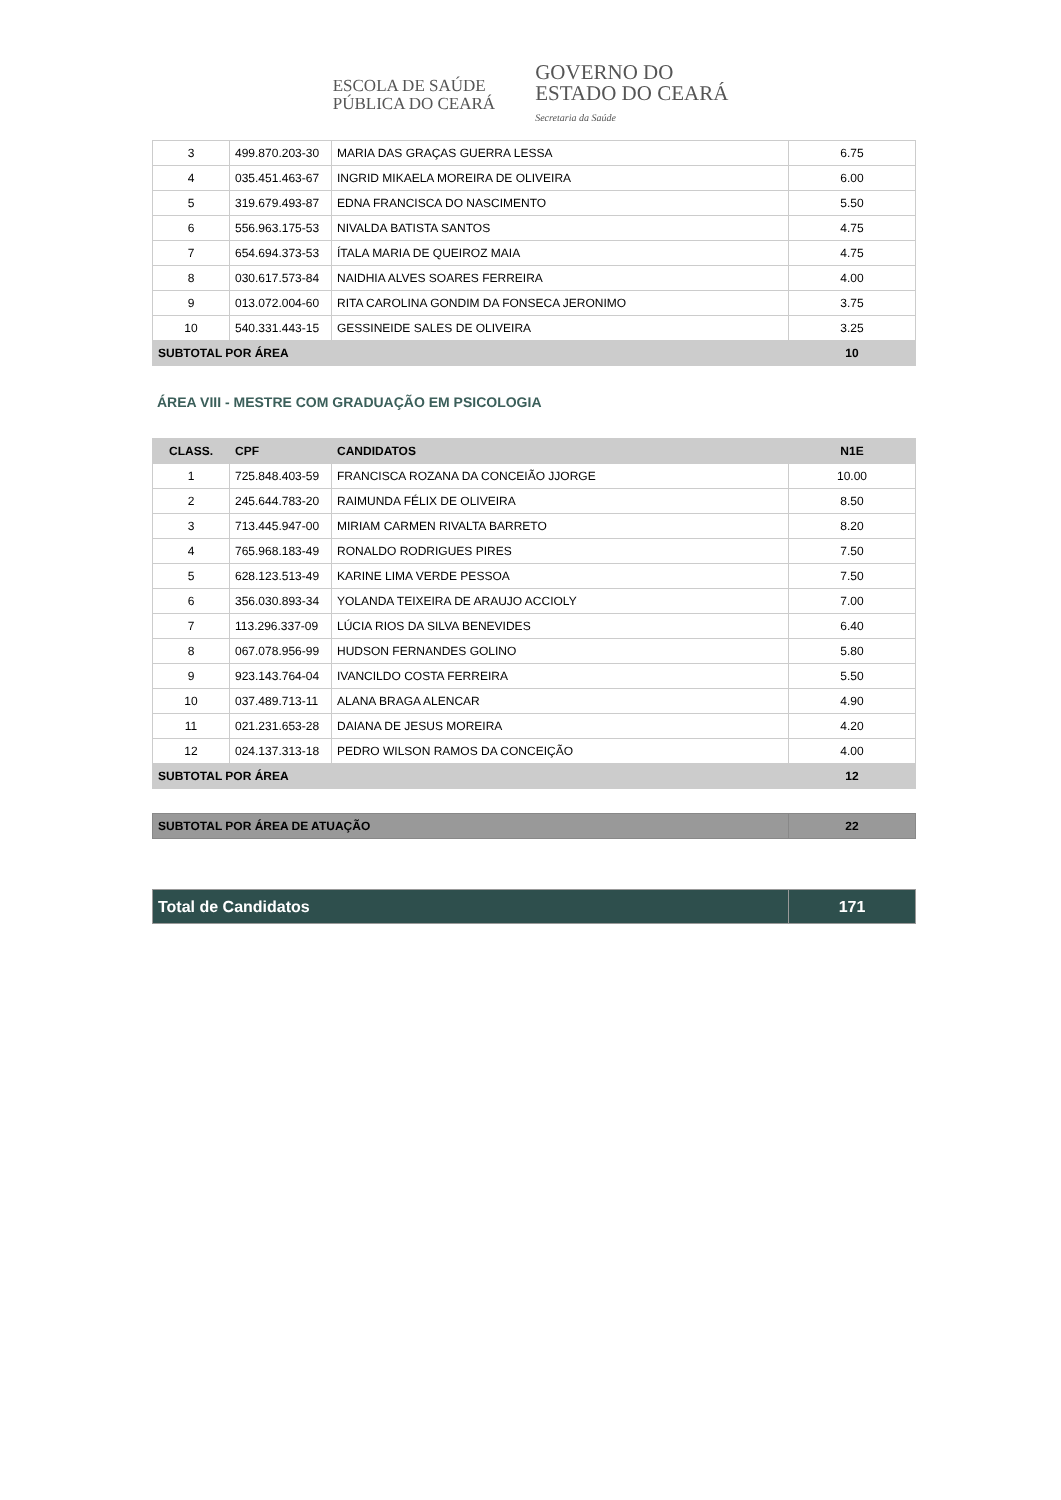ESCOLA DE SAÚDE
PÚBLICA DO CEARÁ
GOVERNO DO
ESTADO DO CEARÁ
Secretaria da Saúde
| 3 | 499.870.203-30 | MARIA DAS GRAÇAS GUERRA LESSA | 6.75 |
| 4 | 035.451.463-67 | INGRID MIKAELA MOREIRA DE OLIVEIRA | 6.00 |
| 5 | 319.679.493-87 | EDNA FRANCISCA DO NASCIMENTO | 5.50 |
| 6 | 556.963.175-53 | NIVALDA BATISTA SANTOS | 4.75 |
| 7 | 654.694.373-53 | ÍTALA MARIA DE QUEIROZ MAIA | 4.75 |
| 8 | 030.617.573-84 | NAIDHIA ALVES SOARES FERREIRA | 4.00 |
| 9 | 013.072.004-60 | RITA CAROLINA GONDIM DA FONSECA JERONIMO | 3.75 |
| 10 | 540.331.443-15 | GESSINEIDE SALES DE OLIVEIRA | 3.25 |
| SUBTOTAL POR ÁREA | | | 10 |
ÁREA VIII - MESTRE COM GRADUAÇÃO EM PSICOLOGIA
| CLASS. | CPF | CANDIDATOS | N1E |
| --- | --- | --- | --- |
| 1 | 725.848.403-59 | FRANCISCA ROZANA DA CONCEIÃO JJORGE | 10.00 |
| 2 | 245.644.783-20 | RAIMUNDA FÉLIX DE OLIVEIRA | 8.50 |
| 3 | 713.445.947-00 | MIRIAM CARMEN RIVALTA BARRETO | 8.20 |
| 4 | 765.968.183-49 | RONALDO RODRIGUES PIRES | 7.50 |
| 5 | 628.123.513-49 | KARINE LIMA VERDE PESSOA | 7.50 |
| 6 | 356.030.893-34 | YOLANDA TEIXEIRA DE ARAUJO ACCIOLY | 7.00 |
| 7 | 113.296.337-09 | LÚCIA RIOS DA SILVA BENEVIDES | 6.40 |
| 8 | 067.078.956-99 | HUDSON FERNANDES GOLINO | 5.80 |
| 9 | 923.143.764-04 | IVANCILDO COSTA FERREIRA | 5.50 |
| 10 | 037.489.713-11 | ALANA BRAGA ALENCAR | 4.90 |
| 11 | 021.231.653-28 | DAIANA DE JESUS MOREIRA | 4.20 |
| 12 | 024.137.313-18 | PEDRO WILSON RAMOS DA CONCEIÇÃO | 4.00 |
| SUBTOTAL POR ÁREA | | | 12 |
| SUBTOTAL POR ÁREA DE ATUAÇÃO | 22 |
| Total de Candidatos | 171 |